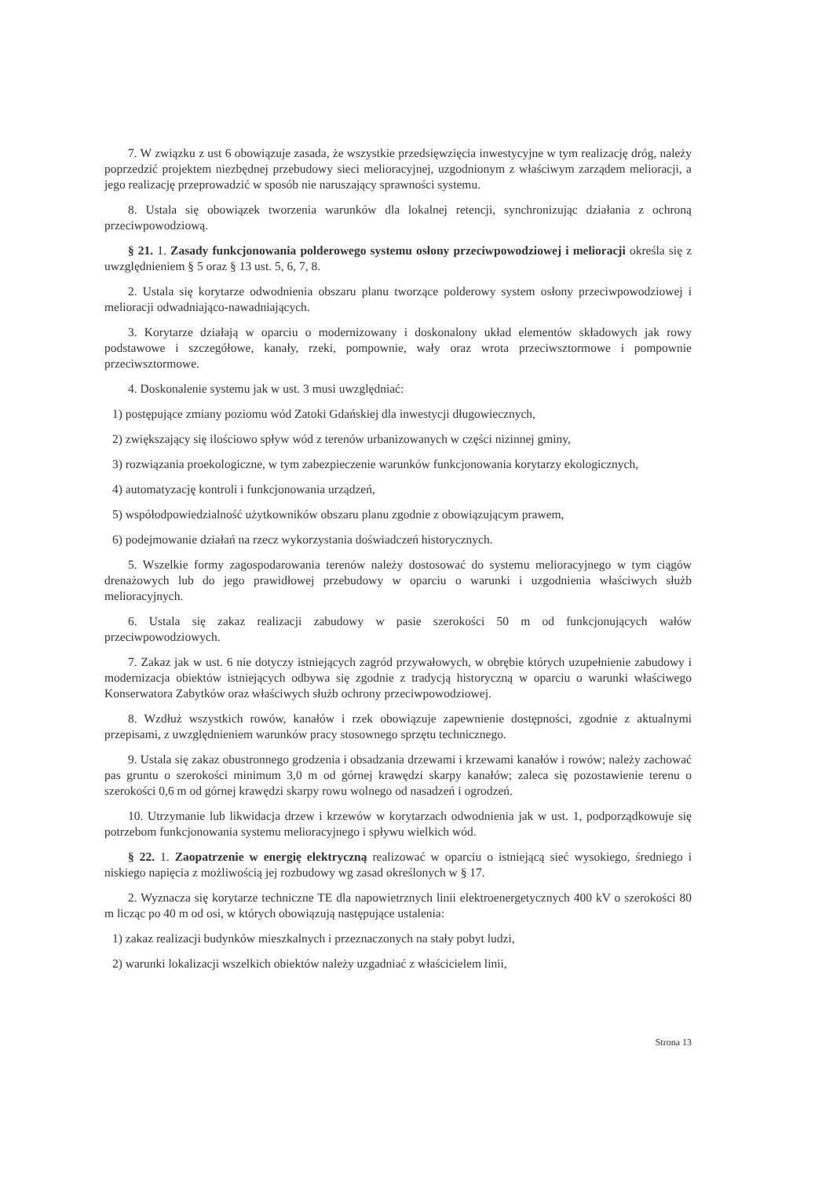7. W związku z ust 6 obowiązuje zasada, że wszystkie przedsięwzięcia inwestycyjne w tym realizację dróg, należy poprzedzić projektem niezbędnej przebudowy sieci melioracyjnej, uzgodnionym z właściwym zarządem melioracji, a jego realizację przeprowadzić w sposób nie naruszający sprawności systemu.
8. Ustala się obowiązek tworzenia warunków dla lokalnej retencji, synchronizując działania z ochroną przeciwpowodziową.
§ 21. 1. Zasady funkcjonowania polderowego systemu osłony przeciwpowodziowej i melioracji określa się z uwzględnieniem § 5 oraz § 13 ust. 5, 6, 7, 8.
2. Ustala się korytarze odwodnienia obszaru planu tworzące polderowy system osłony przeciwpowodziowej i melioracji odwadniająco-nawadniających.
3. Korytarze działają w oparciu o modernizowany i doskonalony układ elementów składowych jak rowy podstawowe i szczegółowe, kanały, rzeki, pompownie, wały oraz wrota przeciwsztormowe i pompownie przeciwsztormowe.
4. Doskonalenie systemu jak w ust. 3 musi uwzględniać:
1) postępujące zmiany poziomu wód Zatoki Gdańskiej dla inwestycji długowiecznych,
2) zwiększający się ilościowo spływ wód z terenów urbanizowanych w części nizinnej gminy,
3) rozwiązania proekologiczne, w tym zabezpieczenie warunków funkcjonowania korytarzy ekologicznych,
4) automatyzację kontroli i funkcjonowania urządzeń,
5) współodpowiedzialność użytkowników obszaru planu zgodnie z obowiązującym prawem,
6) podejmowanie działań na rzecz wykorzystania doświadczeń historycznych.
5. Wszelkie formy zagospodarowania terenów należy dostosować do systemu melioracyjnego w tym ciągów drenażowych lub do jego prawidłowej przebudowy w oparciu o warunki i uzgodnienia właściwych służb melioracyjnych.
6. Ustala się zakaz realizacji zabudowy w pasie szerokości 50 m od funkcjonujących wałów przeciwpowodziowych.
7. Zakaz jak w ust. 6 nie dotyczy istniejących zagród przywałowych, w obrębie których uzupełnienie zabudowy i modernizacja obiektów istniejących odbywa się zgodnie z tradycją historyczną w oparciu o warunki właściwego Konserwatora Zabytków oraz właściwych służb ochrony przeciwpowodziowej.
8. Wzdłuż wszystkich rowów, kanałów i rzek obowiązuje zapewnienie dostępności, zgodnie z aktualnymi przepisami, z uwzględnieniem warunków pracy stosownego sprzętu technicznego.
9. Ustala się zakaz obustronnego grodzenia i obsadzania drzewami i krzewami kanałów i rowów; należy zachować pas gruntu o szerokości minimum 3,0 m od górnej krawędzi skarpy kanałów; zaleca się pozostawienie terenu o szerokości 0,6 m od górnej krawędzi skarpy rowu wolnego od nasadzeń i ogrodzeń.
10. Utrzymanie lub likwidacja drzew i krzewów w korytarzach odwodnienia jak w ust. 1, podporządkowuje się potrzebom funkcjonowania systemu melioracyjnego i spływu wielkich wód.
§ 22. 1. Zaopatrzenie w energię elektryczną realizować w oparciu o istniejącą sieć wysokiego, średniego i niskiego napięcia z możliwością jej rozbudowy wg zasad określonych w § 17.
2. Wyznacza się korytarze techniczne TE dla napowietrznych linii elektroenergetycznych 400 kV o szerokości 80 m licząc po 40 m od osi, w których obowiązują następujące ustalenia:
1) zakaz realizacji budynków mieszkalnych i przeznaczonych na stały pobyt ludzi,
2) warunki lokalizacji wszelkich obiektów należy uzgadniać z właścicielem linii,
Strona 13